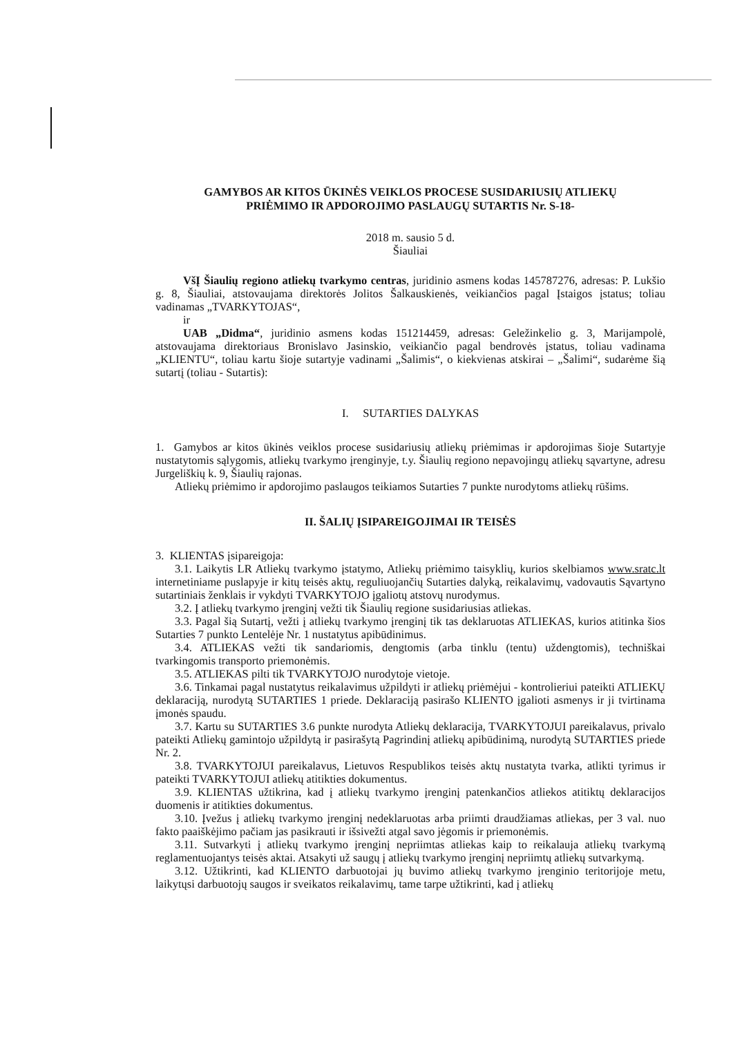GAMYBOS AR KITOS ŪKINĖS VEIKLOS PROCESE SUSIDARIUSIŲ ATLIEKŲ
PRIĖMIMO IR APDOROJIMO PASLAUGŲ SUTARTIS Nr. S-18-
2018 m. sausio 5 d.
Šiauliai
VšĮ Šiaulių regiono atliekų tvarkymo centras, juridinio asmens kodas 145787276, adresas: P. Lukšio g. 8, Šiauliai, atstovaujama direktorės Jolitos Šalkauskienės, veikiančios pagal Įstaigos įstatus; toliau vadinamas „TVARKYTOJAS“,
ir
UAB „Didma“, juridinio asmens kodas 151214459, adresas: Geležinkelio g. 3, Marijampolė, atstovaujama direktoriaus Bronislavo Jasinskio, veikiančio pagal bendrovės įstatus, toliau vadinama „KLIENTU“, toliau kartu šioje sutartyje vadinami „Šalimis“, o kiekvienas atskirai – „Šalimi“, sudarėme šią sutartį (toliau - Sutartis):
I. SUTARTIES DALYKAS
1. Gamybos ar kitos ūkinės veiklos procese susidariusių atliekų priėmimas ir apdorojimas šioje Sutartyje nustatytomis sąlygomis, atliekų tvarkymo įrenginyje, t.y. Šiaulių regiono nepavojingų atliekų sąvartyne, adresu Jurgeliškių k. 9, Šiaulių rajonas.
Atliekų priėmimo ir apdorojimo paslaugos teikiamos Sutarties 7 punkte nurodytoms atliekų rūšims.
II. ŠALIŲ ĮSIPAREIGOJIMAI IR TEISĖS
3. KLIENTAS įsipareigoja:
3.1. Laikytis LR Atliekų tvarkymo įstatymo, Atliekų priėmimo taisyklių, kurios skelbiamos www.sratc.lt internetiniame puslapyje ir kitų teisės aktų, reguliuojančių Sutarties dalyką, reikalavimų, vadovautis Sąvartyno sutartiniais ženklais ir vykdyti TVARKYTOJO įgaliotų atstovų nurodymus.
3.2. Į atliekų tvarkymo įrenginį vežti tik Šiaulių regione susidariusias atliekas.
3.3. Pagal šią Sutartį, vežti į atliekų tvarkymo įrenginį tik tas deklaruotas ATLIEKAS, kurios atitinka šios Sutarties 7 punkto Lentelėje Nr. 1 nustatytus apibūdinimus.
3.4. ATLIEKAS vežti tik sandariomis, dengtomis (arba tinklu (tentu) uždengtomis), techniškai tvarkingomis transporto priemonėmis.
3.5. ATLIEKAS pilti tik TVARKYTOJO nurodytoje vietoje.
3.6. Tinkamai pagal nustatytus reikalavimus užpildyti ir atliekų priėmėjui - kontrolieriui pateikti ATLIEKŲ deklaraciją, nurodytą SUTARTIES 1 priede. Deklaraciją pasirašo KLIENTO įgalioti asmenys ir ji tvirtinama įmonės spaudu.
3.7. Kartu su SUTARTIES 3.6 punkte nurodyta Atliekų deklaracija, TVARKYTOJUI pareikalavus, privalo pateikti Atliekų gamintojo užpildytą ir pasirašytą Pagrindinį atliekų apibūdinimą, nurodytą SUTARTIES priede Nr. 2.
3.8. TVARKYTOJUI pareikalavus, Lietuvos Respublikos teisės aktų nustatyta tvarka, atlikti tyrimus ir pateikti TVARKYTOJUI atliekų atitikties dokumentus.
3.9. KLIENTAS užtikrina, kad į atliekų tvarkymo įrenginį patenkančios atliekos atitiktų deklaracijos duomenis ir atitikties dokumentus.
3.10. Įvežus į atliekų tvarkymo įrenginį nedeklaruotas arba priimti draudžiamas atliekas, per 3 val. nuo fakto paaiškėjimo pačiam jas pasikrauti ir išsivežti atgal savo jėgomis ir priemonėmis.
3.11. Sutvarkyti į atliekų tvarkymo įrenginį nepriimtas atliekas kaip to reikalauja atliekų tvarkymą reglamentuojantys teisės aktai. Atsakyti už saugų į atliekų tvarkymo įrenginį nepriimtų atliekų sutvarkymą.
3.12. Užtikrinti, kad KLIENTO darbuotojai jų buvimo atliekų tvarkymo įrenginio teritorijoje metu, laikytųsi darbuotojų saugos ir sveikatos reikalavimų, tame tarpe užtikrinti, kad į atliekų